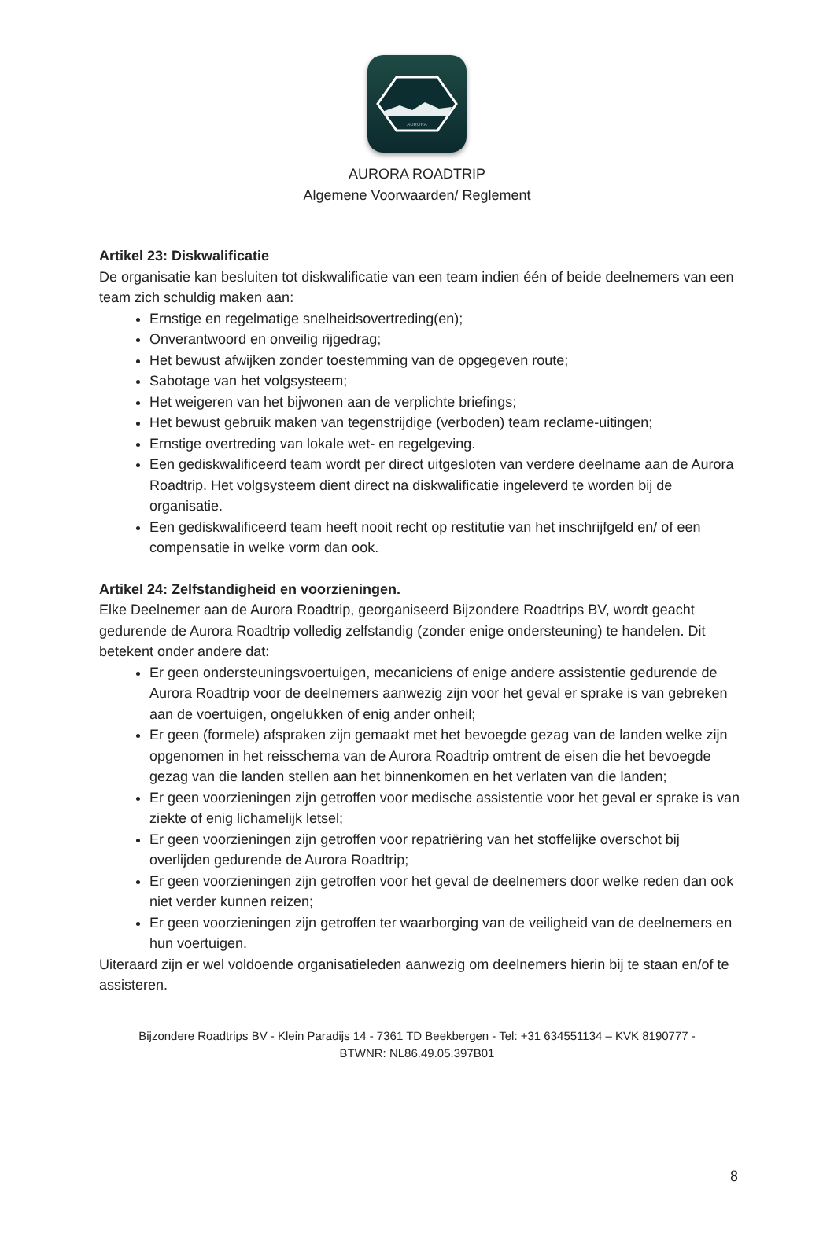AURORA
AURORA ROADTRIP
Algemene Voorwaarden/ Reglement
Artikel 23: Diskwalificatie
De organisatie kan besluiten tot diskwalificatie van een team indien één of beide deelnemers van een team zich schuldig maken aan:
Ernstige en regelmatige snelheidsovertreding(en);
Onverantwoord en onveilig rijgedrag;
Het bewust afwijken zonder toestemming van de opgegeven route;
Sabotage van het volgsysteem;
Het weigeren van het bijwonen aan de verplichte briefings;
Het bewust gebruik maken van tegenstrijdige (verboden) team reclame-uitingen;
Ernstige overtreding van lokale wet- en regelgeving.
Een gediskwalificeerd team wordt per direct uitgesloten van verdere deelname aan de Aurora Roadtrip. Het volgsysteem dient direct na diskwalificatie ingeleverd te worden bij de organisatie.
Een gediskwalificeerd team heeft nooit recht op restitutie van het inschrijfgeld en/ of een compensatie in welke vorm dan ook.
Artikel 24: Zelfstandigheid en voorzieningen.
Elke Deelnemer aan de Aurora Roadtrip, georganiseerd Bijzondere Roadtrips BV, wordt geacht gedurende de Aurora Roadtrip volledig zelfstandig (zonder enige ondersteuning) te handelen. Dit betekent onder andere dat:
Er geen ondersteuningsvoertuigen, mecaniciens of enige andere assistentie gedurende de Aurora Roadtrip voor de deelnemers aanwezig zijn voor het geval er sprake is van gebreken aan de voertuigen, ongelukken of enig ander onheil;
Er geen (formele) afspraken zijn gemaakt met het bevoegde gezag van de landen welke zijn opgenomen in het reisschema van de Aurora Roadtrip omtrent de eisen die het bevoegde gezag van die landen stellen aan het binnenkomen en het verlaten van die landen;
Er geen voorzieningen zijn getroffen voor medische assistentie voor het geval er sprake is van ziekte of enig lichamelijk letsel;
Er geen voorzieningen zijn getroffen voor repatriëring van het stoffelijke overschot bij overlijden gedurende de Aurora Roadtrip;
Er geen voorzieningen zijn getroffen voor het geval de deelnemers door welke reden dan ook niet verder kunnen reizen;
Er geen voorzieningen zijn getroffen ter waarborging van de veiligheid van de deelnemers en hun voertuigen.
Uiteraard zijn er wel voldoende organisatieleden aanwezig om deelnemers hierin bij te staan en/of te assisteren.
Bijzondere Roadtrips BV - Klein Paradijs 14 - 7361 TD Beekbergen - Tel: +31 634551134 – KVK 8190777 -
BTWNR: NL86.49.05.397B01
8